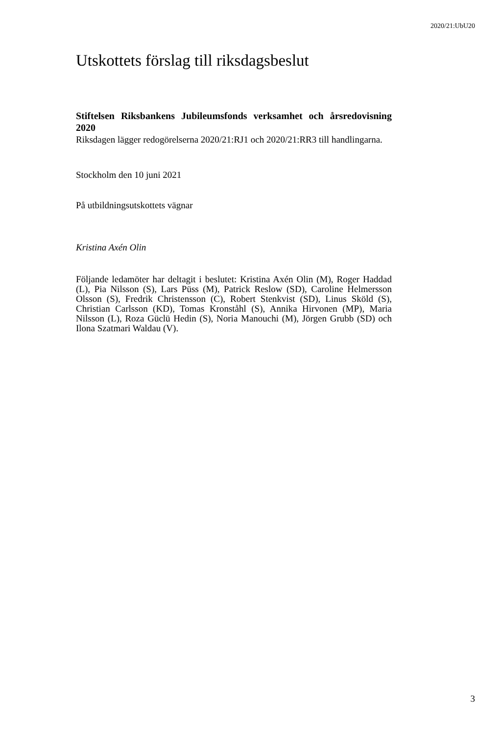2020/21:UbU20
Utskottets förslag till riksdagsbeslut
Stiftelsen Riksbankens Jubileumsfonds verksamhet och årsredovisning 2020
Riksdagen lägger redogörelserna 2020/21:RJ1 och 2020/21:RR3 till handlingarna.
Stockholm den 10 juni 2021
På utbildningsutskottets vägnar
Kristina Axén Olin
Följande ledamöter har deltagit i beslutet: Kristina Axén Olin (M), Roger Haddad (L), Pia Nilsson (S), Lars Püss (M), Patrick Reslow (SD), Caroline Helmersson Olsson (S), Fredrik Christensson (C), Robert Stenkvist (SD), Linus Sköld (S), Christian Carlsson (KD), Tomas Kronståhl (S), Annika Hirvonen (MP), Maria Nilsson (L), Roza Güclü Hedin (S), Noria Manouchi (M), Jörgen Grubb (SD) och Ilona Szatmari Waldau (V).
3